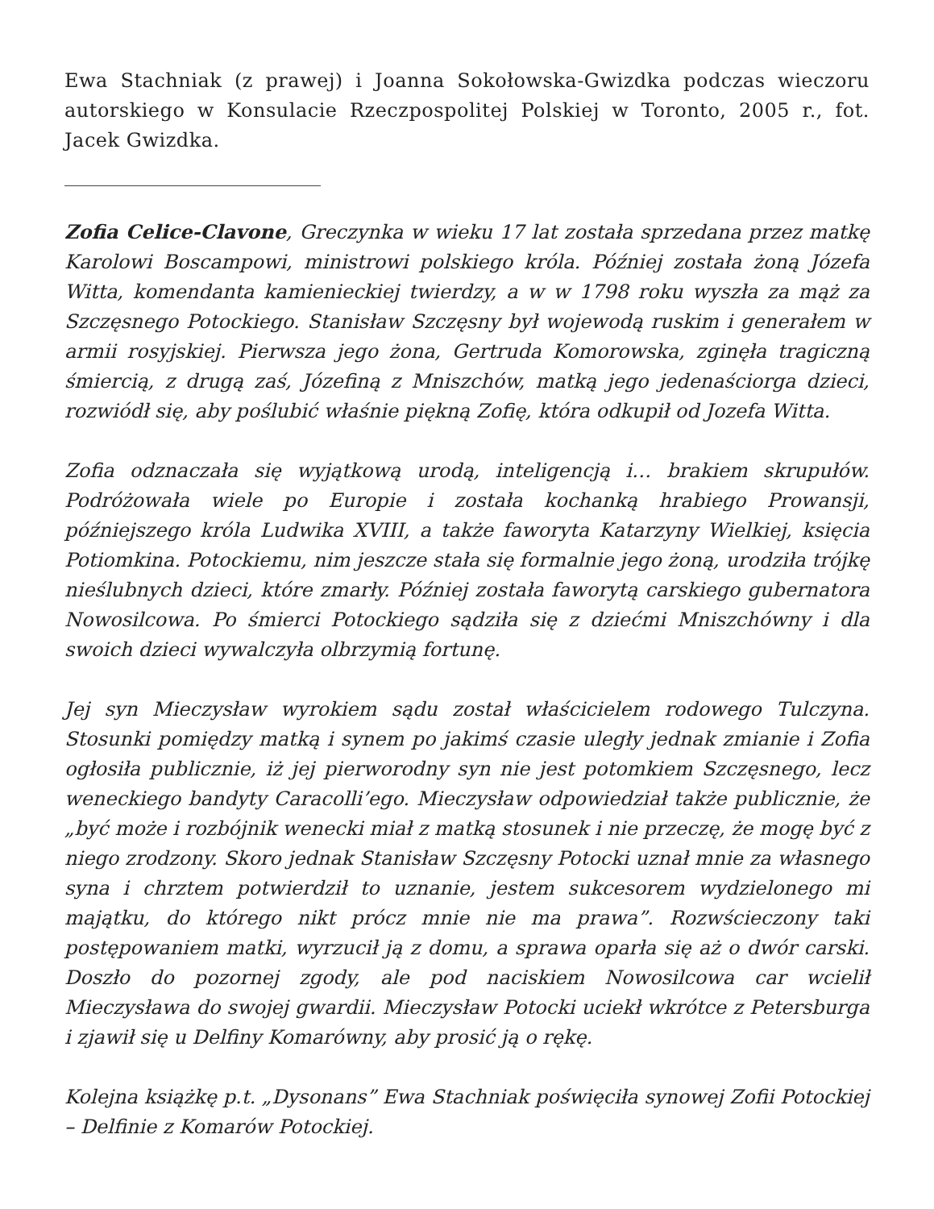Ewa Stachniak (z prawej) i Joanna Sokołowska-Gwizdka podczas wieczoru autorskiego w Konsulacie Rzeczpospolitej Polskiej w Toronto, 2005 r., fot. Jacek Gwizdka.
Zofia Celice-Clavone, Greczynka w wieku 17 lat została sprzedana przez matkę Karolowi Boscampowi, ministrowi polskiego króla. Później została żoną Józefa Witta, komendanta kamienieckiej twierdzy, a w w 1798 roku wyszła za mąż za Szczęsnego Potockiego. Stanisław Szczęsny był wojewodą ruskim i generałem w armii rosyjskiej. Pierwsza jego żona, Gertruda Komorowska, zginęła tragiczną śmiercią, z drugą zaś, Józefiną z Mniszchów, matką jego jedenaściorga dzieci, rozwiódł się, aby poślubić właśnie piękną Zofię, która odkupił od Jozefa Witta.
Zofia odznaczała się wyjątkową urodą, inteligencją i… brakiem skrupułów. Podróżowała wiele po Europie i została kochanką hrabiego Prowansji, późniejszego króla Ludwika XVIII, a także faworyta Katarzyny Wielkiej, księcia Potiomkina. Potockiemu, nim jeszcze stała się formalnie jego żoną, urodziła trójkę nieślubnych dzieci, które zmarły. Później została faworytą carskiego gubernatora Nowosilcowa. Po śmierci Potockiego sądziła się z dziećmi Mniszchówny i dla swoich dzieci wywalczyła olbrzymią fortunę.
Jej syn Mieczysław wyrokiem sądu został właścicielem rodowego Tulczyna. Stosunki pomiędzy matką i synem po jakimś czasie uległy jednak zmianie i Zofia ogłosiła publicznie, iż jej pierworodny syn nie jest potomkiem Szczęsnego, lecz weneckiego bandyty Caracolli’ego. Mieczysław odpowiedział także publicznie, że „być może i rozbójnik wenecki miał z matką stosunek i nie przeczę, że mogę być z niego zrodzony. Skoro jednak Stanisław Szczęsny Potocki uznał mnie za własnego syna i chrztem potwierdził to uznanie, jestem sukcesorem wydzielonego mi majątku, do którego nikt prócz mnie nie ma prawa”. Rozwścieczony taki postępowaniem matki, wyrzucił ją z domu, a sprawa oparła się aż o dwór carski. Doszło do pozornej zgody, ale pod naciskiem Nowosilcowa car wcielił Mieczysława do swojej gwardii. Mieczysław Potocki uciekł wkrótce z Petersburga i zjawił się u Delfiny Komarówny, aby prosić ją o rękę.
Kolejna książkę p.t. „Dysonans” Ewa Stachniak poświęciła synowej Zofii Potockiej – Delfinie z Komarów Potockiej.